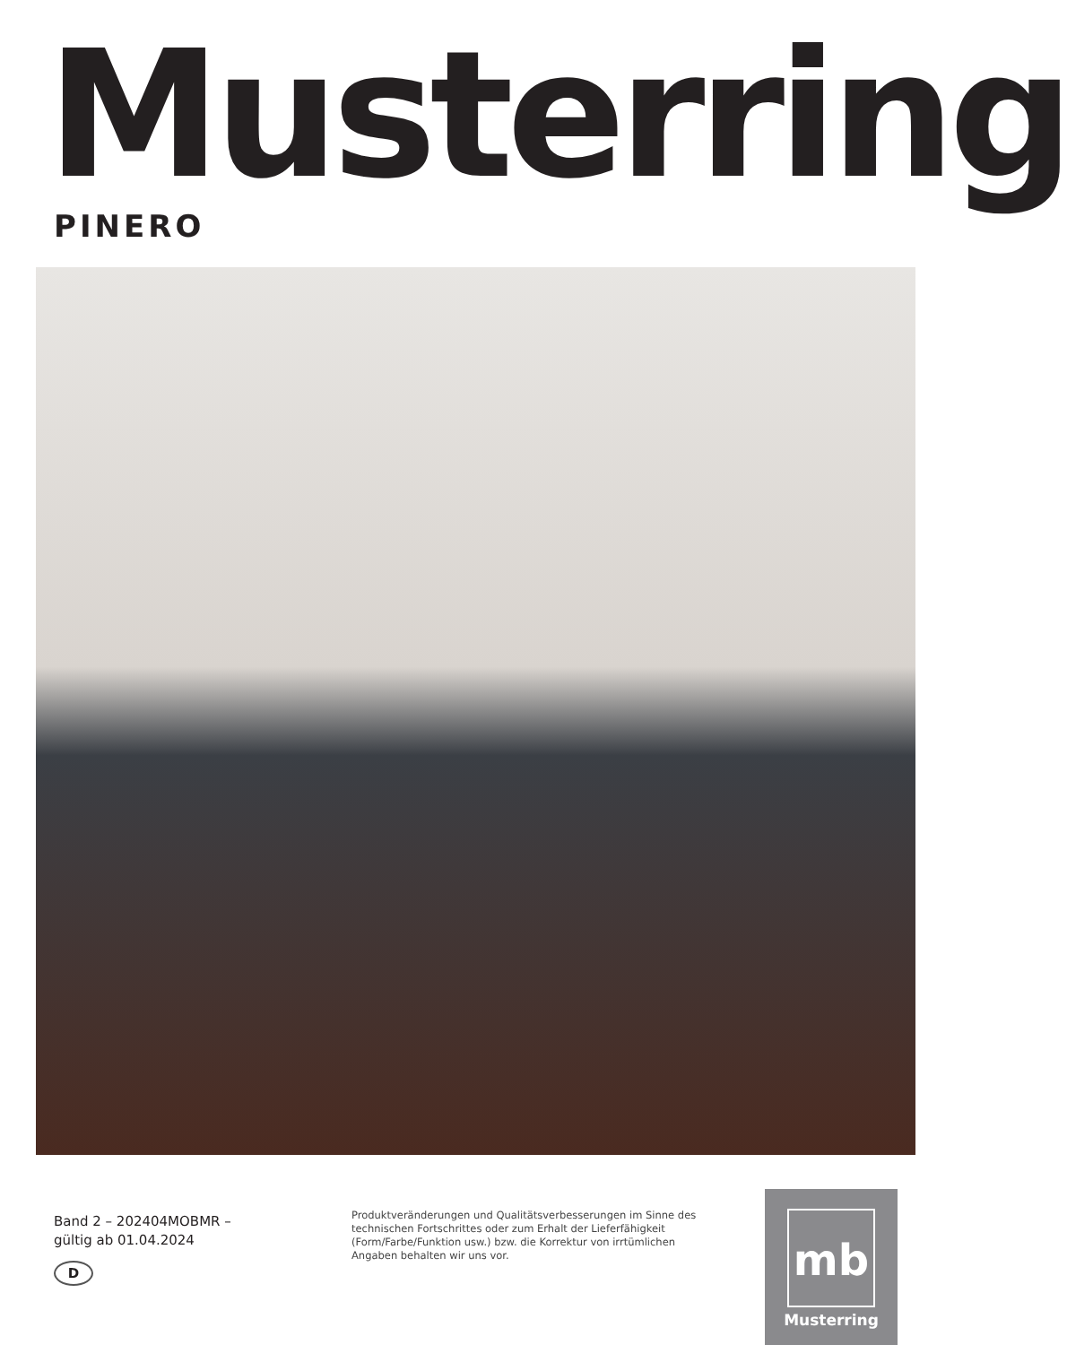Musterring PINERO
Band 2 – 202404MOBMR –
gültig ab 01.04.2024
D
Produktveränderungen und Qualitätsverbesserungen im Sinne des technischen Fortschrittes oder zum Erhalt der Lieferfähigkeit (Form/Farbe/Funktion usw.) bzw. die Korrektur von irrtümlichen Angaben behalten wir uns vor.
mb
Musterring